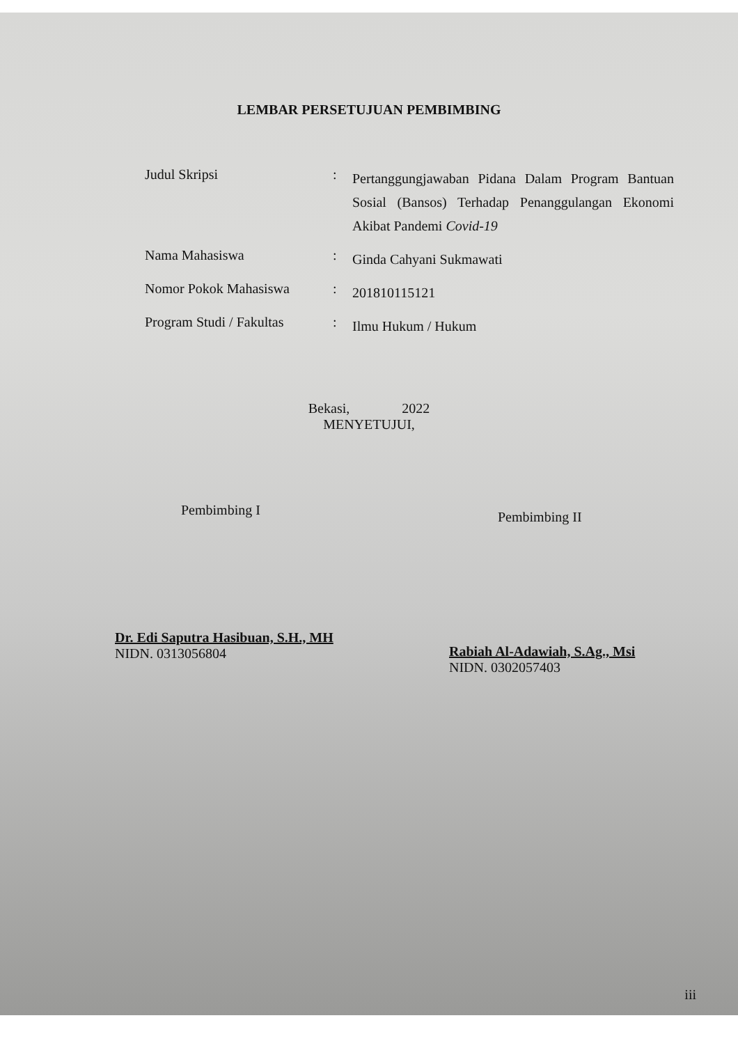LEMBAR PERSETUJUAN PEMBIMBING
Judul Skripsi :
Pertanggungjawaban Pidana Dalam Program Bantuan Sosial (Bansos) Terhadap Penanggulangan Ekonomi Akibat Pandemi Covid-19
Nama Mahasiswa :
Ginda Cahyani Sukmawati
Nomor Pokok Mahasiswa :
201810115121
Program Studi / Fakultas
:
Ilmu Hukum / Hukum
Bekasi, 2022
MENYETUJUI,
Pembimbing I
Dr. Edi Saputra Hasibuan, S.H., MH
NIDN. 0313056804
Pembimbing II
Rabiah Al-Adawiah, S.Ag., Msi
NIDN. 0302057403
iii